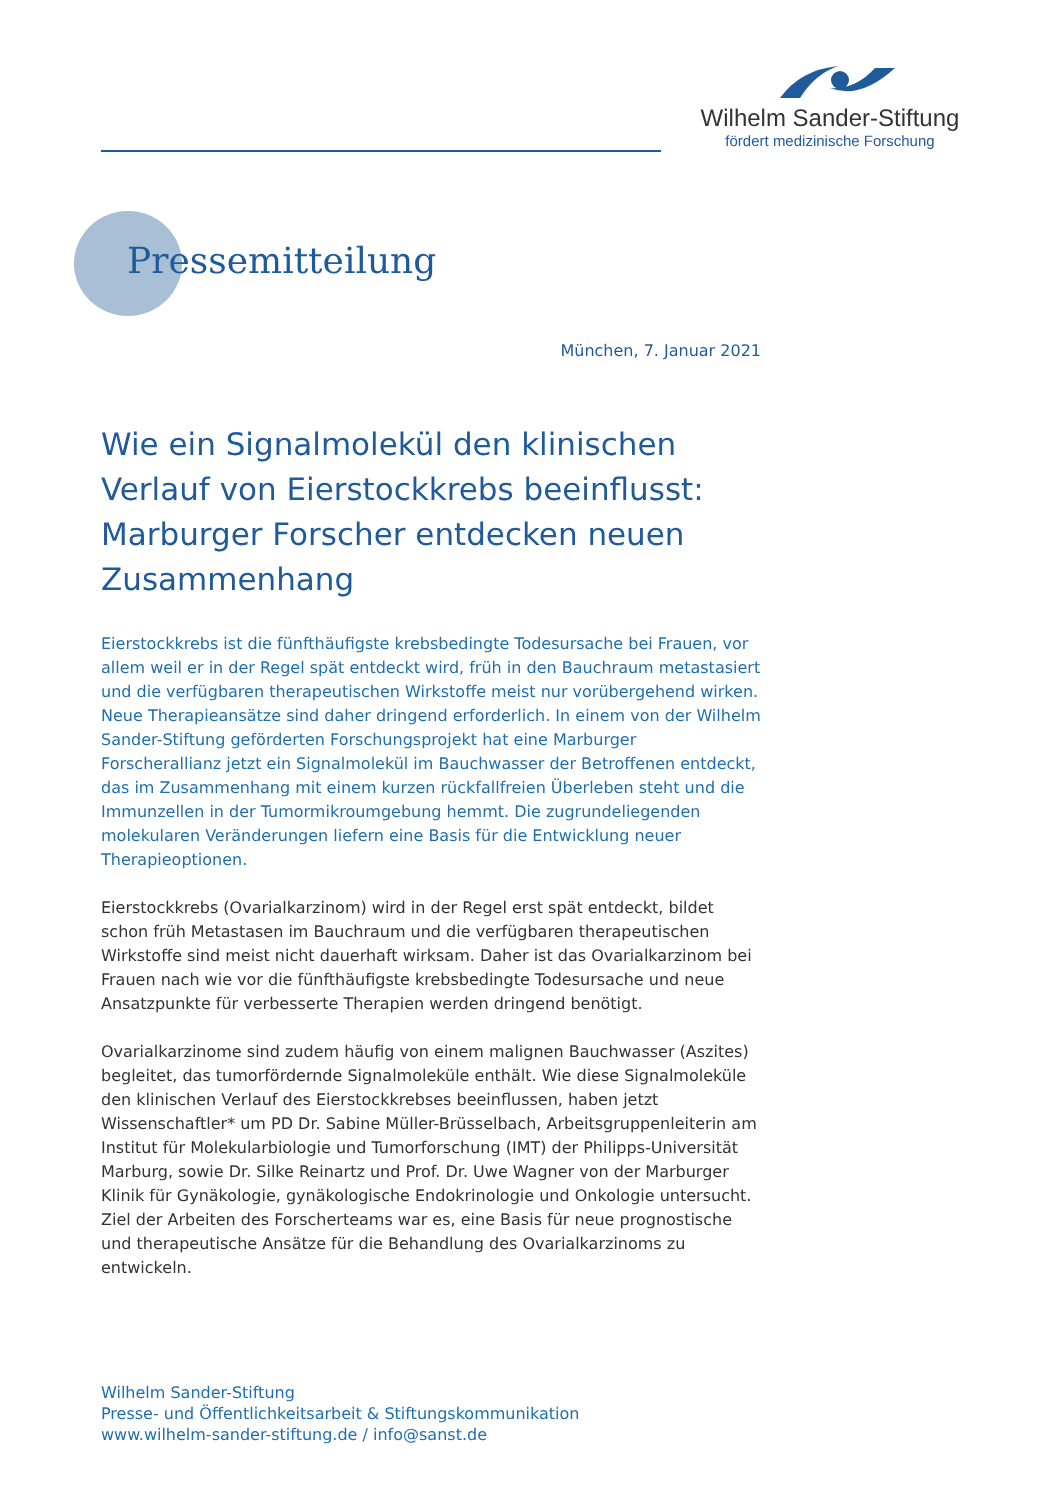Wilhelm Sander-Stiftung
fördert medizinische Forschung
Pressemitteilung
München, 7. Januar 2021
Wie ein Signalmolekül den klinischen Verlauf von Eierstockkrebs beeinflusst: Marburger Forscher entdecken neuen Zusammenhang
Eierstockkrebs ist die fünfthäufigste krebsbedingte Todesursache bei Frauen, vor allem weil er in der Regel spät entdeckt wird, früh in den Bauchraum metastasiert und die verfügbaren therapeutischen Wirkstoffe meist nur vorübergehend wirken. Neue Therapieansätze sind daher dringend erforderlich. In einem von der Wilhelm Sander-Stiftung geförderten Forschungsprojekt hat eine Marburger Forscherallianz jetzt ein Signalmolekül im Bauchwasser der Betroffenen entdeckt, das im Zusammenhang mit einem kurzen rückfallfreien Überleben steht und die Immunzellen in der Tumormikroumgebung hemmt. Die zugrundeliegenden molekularen Veränderungen liefern eine Basis für die Entwicklung neuer Therapieoptionen.
Eierstockkrebs (Ovarialkarzinom) wird in der Regel erst spät entdeckt, bildet schon früh Metastasen im Bauchraum und die verfügbaren therapeutischen Wirkstoffe sind meist nicht dauerhaft wirksam. Daher ist das Ovarialkarzinom bei Frauen nach wie vor die fünfthäufigste krebsbedingte Todesursache und neue Ansatzpunkte für verbesserte Therapien werden dringend benötigt.
Ovarialkarzinome sind zudem häufig von einem malignen Bauchwasser (Aszites) begleitet, das tumorfördernde Signalmoleküle enthält. Wie diese Signalmoleküle den klinischen Verlauf des Eierstockkrebses beeinflussen, haben jetzt Wissenschaftler* um PD Dr. Sabine Müller-Brüsselbach, Arbeitsgruppenleiterin am Institut für Molekularbiologie und Tumorforschung (IMT) der Philipps-Universität Marburg, sowie Dr. Silke Reinartz und Prof. Dr. Uwe Wagner von der Marburger Klinik für Gynäkologie, gynäkologische Endokrinologie und Onkologie untersucht. Ziel der Arbeiten des Forscherteams war es, eine Basis für neue prognostische und therapeutische Ansätze für die Behandlung des Ovarialkarzinoms zu entwickeln.
Wilhelm Sander-Stiftung
Presse- und Öffentlichkeitsarbeit & Stiftungskommunikation
www.wilhelm-sander-stiftung.de / info@sanst.de